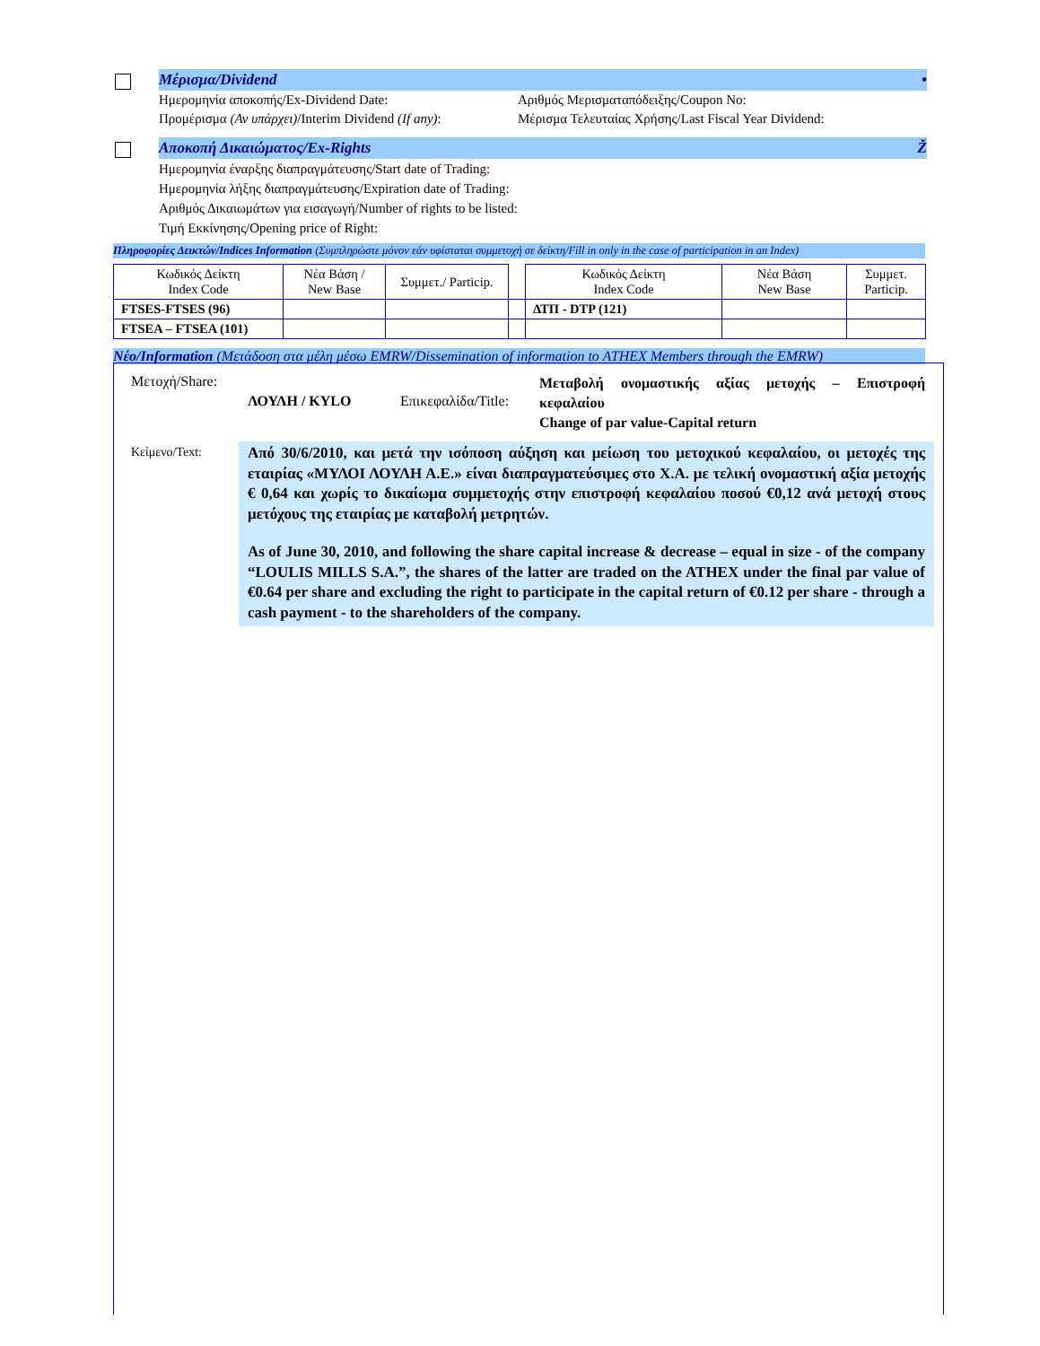Μέρισμα/Dividend •
Ημερομηνία αποκοπής/Ex-Dividend Date: Αριθμός Μερισματαπόδειξης/Coupon No:
Προμέρισμα (Αν υπάρχει)/Interim Dividend (If any):
Μέρισμα Τελευταίας Χρήσης/Last Fiscal Year Dividend:
Αποκοπή Δικαιώματος/Ex-Rights Ž
Ημερομηνία έναρξης διαπραγμάτευσης/Start date of Trading:
Ημερομηνία λήξης διαπραγμάτευσης/Expiration date of Trading:
Αριθμός Δικαιωμάτων για εισαγωγή/Number of rights to be listed:
Τιμή Εκκίνησης/Opening price of Right:
Πληροφορίες Δεικτών/Indices Information (Συμπληρώστε μόνον εάν υφίσταται συμμετοχή σε δείκτη/Fill in only in the case of participation in an Index)
| Κωδικός Δείκτη Index Code | Νέα Βάση / New Base | Συμμετ./ Particip. | | Κωδικός Δείκτη Index Code | Νέα Βάση New Base | Συμμετ. Particip. |
| --- | --- | --- | --- | --- | --- | --- |
| FTSES-FTSES (96) | | | | ΔΤΠ - DTP (121) | | |
| FTSEA – FTSEA (101) | | | | | | |
Νέο/Information (Μετάδοση στα μέλη μέσω EMRW/Dissemination of information to ATHEX Members through the EMRW)
Μετοχή/Share:
ΛΟΥΛΗ / KYLO Επικεφαλίδα/Title:
Μεταβολή ονομαστικής αξίας μετοχής – Επιστροφή κεφαλαίου
Change of par value-Capital return
Κείμενο/Text:
Από 30/6/2010, και μετά την ισόποση αύξηση και μείωση του μετοχικού κεφαλαίου, οι μετοχές της εταιρίας «ΜΥΛΟΙ ΛΟΥΛΗ Α.Ε.» είναι διαπραγματεύσιμες στο Χ.Α. με τελική ονομαστική αξία μετοχής € 0,64 και χωρίς το δικαίωμα συμμετοχής στην επιστροφή κεφαλαίου ποσού €0,12 ανά μετοχή στους μετόχους της εταιρίας με καταβολή μετρητών.
As of June 30, 2010, and following the share capital increase & decrease – equal in size - of the company “LOULIS MILLS S.A.”, the shares of the latter are traded on the ATHEX under the final par value of €0.64 per share and excluding the right to participate in the capital return of €0.12 per share - through a cash payment - to the shareholders of the company.